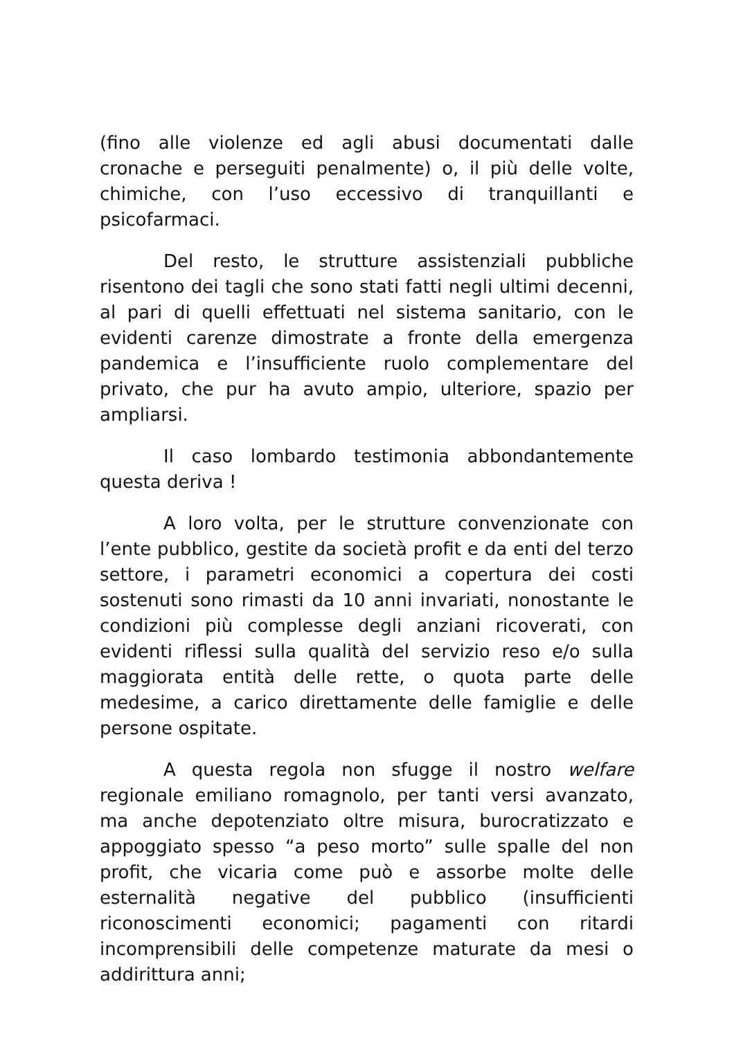(fino alle violenze ed agli abusi documentati dalle cronache e perseguiti penalmente) o, il più delle volte, chimiche, con l’uso eccessivo di tranquillanti e psicofarmaci.
Del resto, le strutture assistenziali pubbliche risentono dei tagli che sono stati fatti negli ultimi decenni, al pari di quelli effettuati nel sistema sanitario, con le evidenti carenze dimostrate a fronte della emergenza pandemica e l’insufficiente ruolo complementare del privato, che pur ha avuto ampio, ulteriore, spazio per ampliarsi.
Il caso lombardo testimonia abbondantemente questa deriva !
A loro volta, per le strutture convenzionate con l’ente pubblico, gestite da società profit e da enti del terzo settore, i parametri economici a copertura dei costi sostenuti sono rimasti da 10 anni invariati, nonostante le condizioni più complesse degli anziani ricoverati, con evidenti riflessi sulla qualità del servizio reso e/o sulla maggiorata entità delle rette, o quota parte delle medesime, a carico direttamente delle famiglie e delle persone ospitate.
A questa regola non sfugge il nostro welfare regionale emiliano romagnolo, per tanti versi avanzato, ma anche depotenziato oltre misura, burocratizzato e appoggiato spesso “a peso morto” sulle spalle del non profit, che vicaria come può e assorbe molte delle esternalità negative del pubblico (insufficienti riconoscimenti economici; pagamenti con ritardi incomprensibili delle competenze maturate da mesi o addirittura anni;